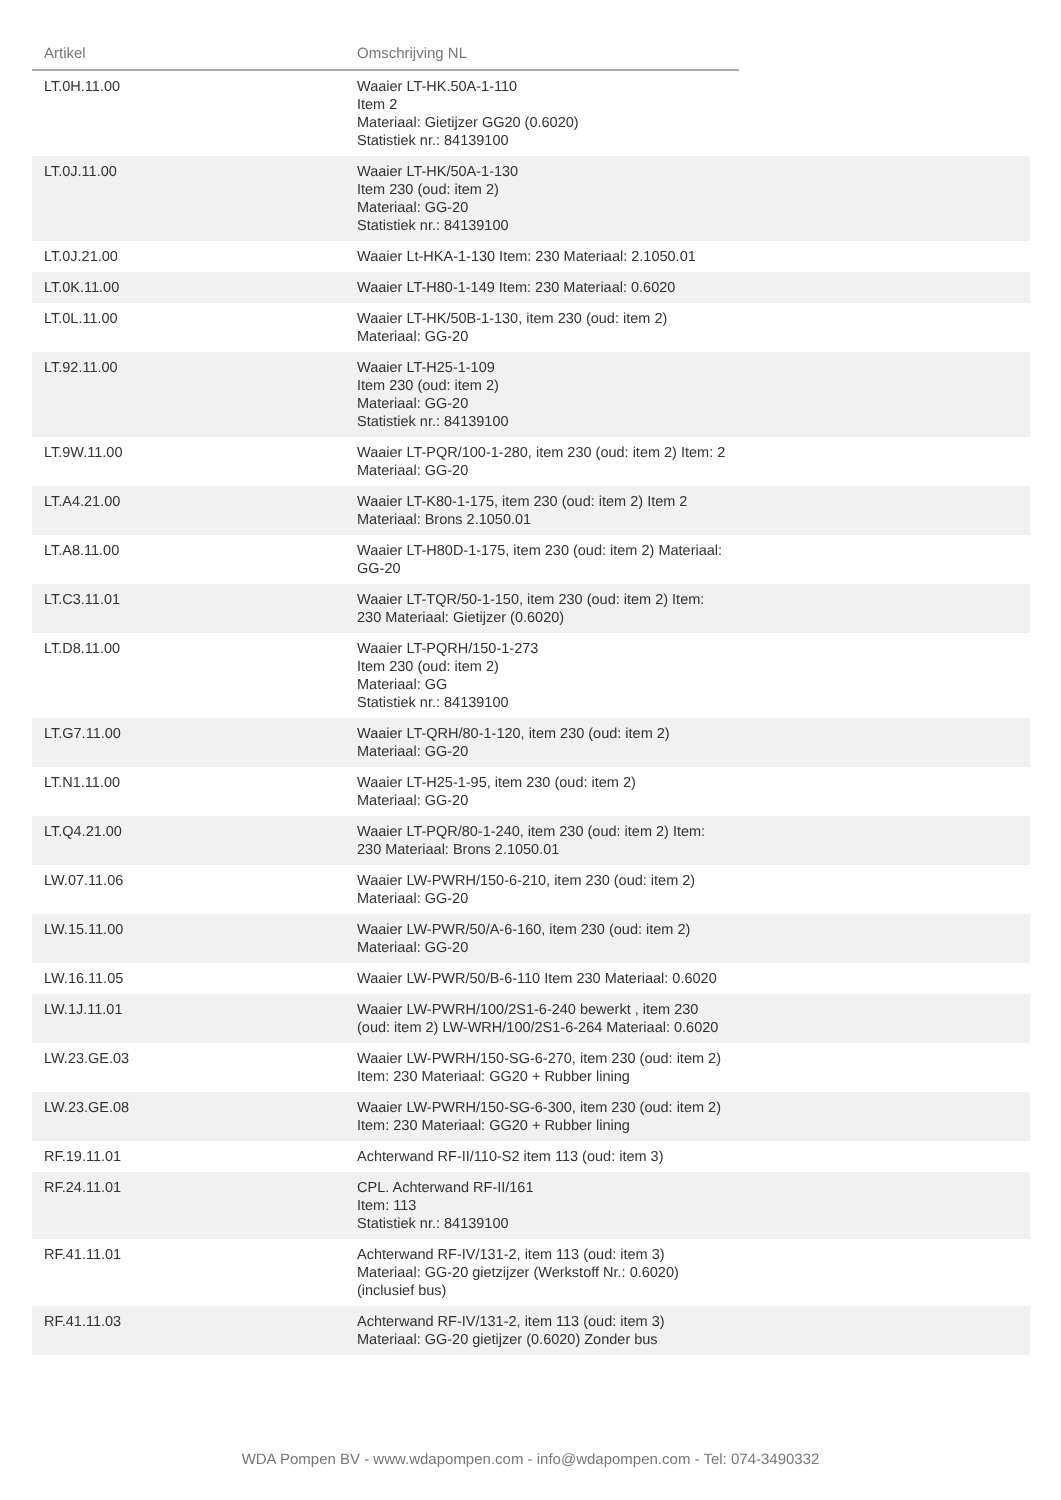| Artikel | Omschrijving NL | |
| --- | --- | --- |
| LT.0H.11.00 | Waaier LT-HK.50A-1-110 Item 2 Materiaal: Gietijzer GG20 (0.6020) Statistiek nr.: 84139100 | |
| LT.0J.11.00 | Waaier LT-HK/50A-1-130 Item 230 (oud: item 2) Materiaal: GG-20 Statistiek nr.: 84139100 | |
| LT.0J.21.00 | Waaier Lt-HKA-1-130 Item: 230 Materiaal: 2.1050.01 | |
| LT.0K.11.00 | Waaier LT-H80-1-149 Item: 230 Materiaal: 0.6020 | |
| LT.0L.11.00 | Waaier LT-HK/50B-1-130, item 230 (oud: item 2) Materiaal: GG-20 | |
| LT.92.11.00 | Waaier LT-H25-1-109 Item 230 (oud: item 2) Materiaal: GG-20 Statistiek nr.: 84139100 | |
| LT.9W.11.00 | Waaier LT-PQR/100-1-280, item 230 (oud: item 2) Item: 2 Materiaal: GG-20 | |
| LT.A4.21.00 | Waaier LT-K80-1-175, item 230 (oud: item 2) Item 2 Materiaal: Brons 2.1050.01 | |
| LT.A8.11.00 | Waaier LT-H80D-1-175, item 230 (oud: item 2) Materiaal: GG-20 | |
| LT.C3.11.01 | Waaier LT-TQR/50-1-150, item 230 (oud: item 2) Item: 230 Materiaal: Gietijzer (0.6020) | |
| LT.D8.11.00 | Waaier LT-PQRH/150-1-273 Item 230 (oud: item 2) Materiaal: GG Statistiek nr.: 84139100 | |
| LT.G7.11.00 | Waaier LT-QRH/80-1-120, item 230 (oud: item 2) Materiaal: GG-20 | |
| LT.N1.11.00 | Waaier LT-H25-1-95, item 230 (oud: item 2) Materiaal: GG-20 | |
| LT.Q4.21.00 | Waaier LT-PQR/80-1-240, item 230 (oud: item 2) Item: 230 Materiaal: Brons 2.1050.01 | |
| LW.07.11.06 | Waaier LW-PWRH/150-6-210, item 230 (oud: item 2) Materiaal: GG-20 | |
| LW.15.11.00 | Waaier LW-PWR/50/A-6-160, item 230 (oud: item 2) Materiaal: GG-20 | |
| LW.16.11.05 | Waaier LW-PWR/50/B-6-110 Item 230 Materiaal: 0.6020 | |
| LW.1J.11.01 | Waaier LW-PWRH/100/2S1-6-240 bewerkt , item 230 (oud: item 2) LW-WRH/100/2S1-6-264 Materiaal: 0.6020 | |
| LW.23.GE.03 | Waaier LW-PWRH/150-SG-6-270, item 230 (oud: item 2) Item: 230 Materiaal: GG20 + Rubber lining | |
| LW.23.GE.08 | Waaier LW-PWRH/150-SG-6-300, item 230 (oud: item 2) Item: 230 Materiaal: GG20 + Rubber lining | |
| RF.19.11.01 | Achterwand RF-II/110-S2 item 113 (oud: item 3) | |
| RF.24.11.01 | CPL. Achterwand RF-II/161 Item: 113 Statistiek nr.: 84139100 | |
| RF.41.11.01 | Achterwand RF-IV/131-2, item 113 (oud: item 3) Materiaal: GG-20 gietzijzer (Werkstoff Nr.: 0.6020) (inclusief bus) | |
| RF.41.11.03 | Achterwand RF-IV/131-2, item 113 (oud: item 3) Materiaal: GG-20 gietijzer (0.6020) Zonder bus | |
WDA Pompen BV - www.wdapompen.com - info@wdapompen.com - Tel: 074-3490332